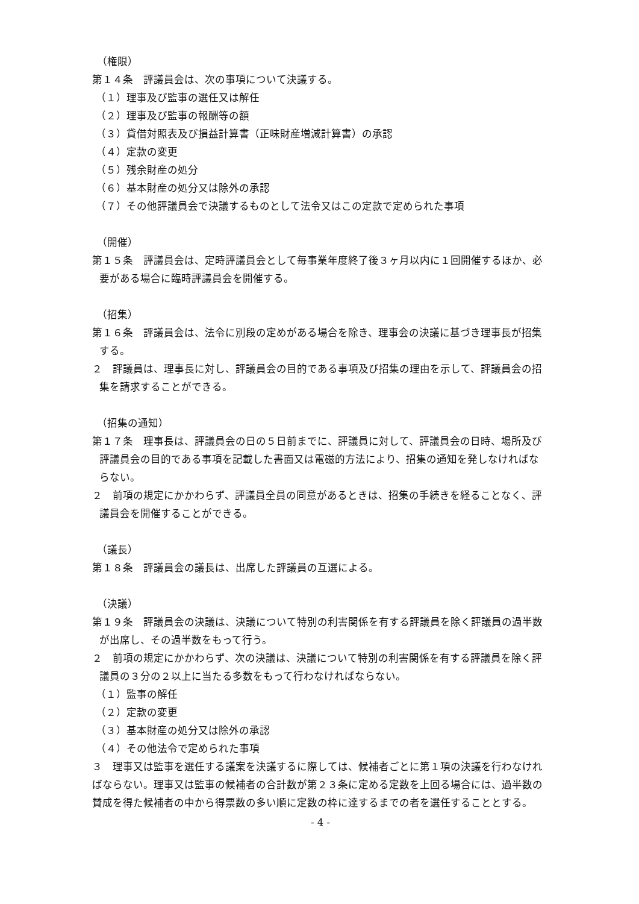（権限）
第１４条　評議員会は、次の事項について決議する。
（１）理事及び監事の選任又は解任
（２）理事及び監事の報酬等の額
（３）貸借対照表及び損益計算書（正味財産増減計算書）の承認
（４）定款の変更
（５）残余財産の処分
（６）基本財産の処分又は除外の承認
（７）その他評議員会で決議するものとして法令又はこの定款で定められた事項
（開催）
第１５条　評議員会は、定時評議員会として毎事業年度終了後３ヶ月以内に１回開催するほか、必要がある場合に臨時評議員会を開催する。
（招集）
第１６条　評議員会は、法令に別段の定めがある場合を除き、理事会の決議に基づき理事長が招集する。
２　評議員は、理事長に対し、評議員会の目的である事項及び招集の理由を示して、評議員会の招集を請求することができる。
（招集の通知）
第１７条　理事長は、評議員会の日の５日前までに、評議員に対して、評議員会の日時、場所及び評議員会の目的である事項を記載した書面又は電磁的方法により、招集の通知を発しなければならない。
２　前項の規定にかかわらず、評議員全員の同意があるときは、招集の手続きを経ることなく、評議員会を開催することができる。
（議長）
第１８条　評議員会の議長は、出席した評議員の互選による。
（決議）
第１９条　評議員会の決議は、決議について特別の利害関係を有する評議員を除く評議員の過半数が出席し、その過半数をもって行う。
２　前項の規定にかかわらず、次の決議は、決議について特別の利害関係を有する評議員を除く評議員の３分の２以上に当たる多数をもって行わなければならない。
（１）監事の解任
（２）定款の変更
（３）基本財産の処分又は除外の承認
（４）その他法令で定められた事項
３　理事又は監事を選任する議案を決議するに際しては、候補者ごとに第１項の決議を行わなければならない。理事又は監事の候補者の合計数が第２３条に定める定数を上回る場合には、過半数の賛成を得た候補者の中から得票数の多い順に定数の枠に達するまでの者を選任することとする。
- 4 -